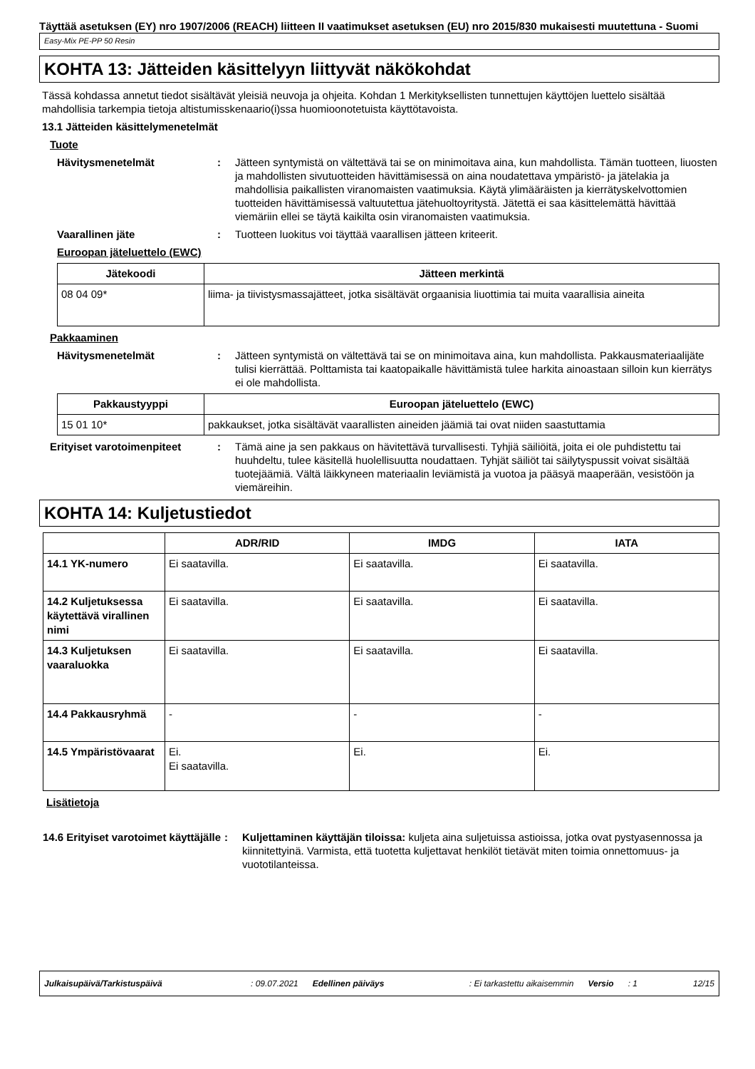Täyttää asetuksen (EY) nro 1907/2006 (REACH) liitteen II vaatimukset asetuksen (EU) nro 2015/830 mukaisesti muutettuna - Suomi
Easy-Mix PE-PP 50 Resin
KOHTA 13: Jätteiden käsittelyyn liittyvät näkökohdat
Tässä kohdassa annetut tiedot sisältävät yleisiä neuvoja ja ohjeita. Kohdan 1 Merkityksellisten tunnettujen käyttöjen luettelo sisältää mahdollisia tarkempia tietoja altistumisskenaario(i)ssa huomioonotetuista käyttötavoista.
13.1 Jätteiden käsittelymenetelmät
Tuote
Hävitysmenetelmät : Jätteen syntymistä on vältettävä tai se on minimoitava aina, kun mahdollista. Tämän tuotteen, liuosten ja mahdollisten sivutuotteiden hävittämisessä on aina noudatettava ympäristö- ja jätelakia ja mahdollisia paikallisten viranomaisten vaatimuksia. Käytä ylimääräisten ja kierrätyskelvottomien tuotteiden hävittämisessä valtuutettua jätehuoltoyritystä. Jätettä ei saa käsittelemättä hävittää viemäriin ellei se täytä kaikilta osin viranomaisten vaatimuksia.
Vaarallinen jäte : Tuotteen luokitus voi täyttää vaarallisen jätteen kriteerit.
Euroopan jäteluettelo (EWC)
| Jätekoodi | Jätteen merkintä |
| --- | --- |
| 08 04 09* | liima- ja tiivistysmassajätteet, jotka sisältävät orgaanisia liuottimia tai muita vaarallisia aineita |
Pakkaaminen
Hävitysmenetelmät : Jätteen syntymistä on vältettävä tai se on minimoitava aina, kun mahdollista. Pakkausmateriaalijäte tulisi kierrättää. Polttamista tai kaatopaikalle hävittämistä tulee harkita ainoastaan silloin kun kierrätys ei ole mahdollista.
| Pakkaustyyppi | Euroopan jäteluettelo (EWC) |
| --- | --- |
| 15 01 10* | pakkaukset, jotka sisältävät vaarallisten aineiden jäämiä tai ovat niiden saastuttamia |
Erityiset varotoimenpiteet : Tämä aine ja sen pakkaus on hävitettävä turvallisesti. Tyhjiä säiliöitä, joita ei ole puhdistettu tai huuhdeltu, tulee käsitellä huolellisuutta noudattaen. Tyhjät säiliöt tai säilytyspussit voivat sisältää tuotejäämiä. Vältä läikkyneen materiaalin leviämistä ja vuotoa ja pääsyä maaperään, vesistöön ja viemäreihin.
KOHTA 14: Kuljetustiedot
| | ADR/RID | IMDG | IATA |
| --- | --- | --- | --- |
| 14.1 YK-numero | Ei saatavilla. | Ei saatavilla. | Ei saatavilla. |
| 14.2 Kuljetuksessa käytettävä virallinen nimi | Ei saatavilla. | Ei saatavilla. | Ei saatavilla. |
| 14.3 Kuljetuksen vaaraluokka | Ei saatavilla. | Ei saatavilla. | Ei saatavilla. |
| 14.4 Pakkausryhmä | - | - | - |
| 14.5 Ympäristövaarat | Ei. Ei saatavilla. | Ei. | Ei. |
Lisätietoja
14.6 Erityiset varotoimet käyttäjälle
: Kuljettaminen käyttäjän tiloissa: kuljeta aina suljetuissa astioissa, jotka ovat pystyasennossa ja kiinnitettyinä. Varmista, että tuotetta kuljettavat henkilöt tietävät miten toimia onnettomuus- ja vuototilanteissa.
Julkaisupäivä/Tarkistuspäivä: 09.07.2021 Edellinen päiväys: Ei tarkastettu aikaisemmin Versio: 1 12/15